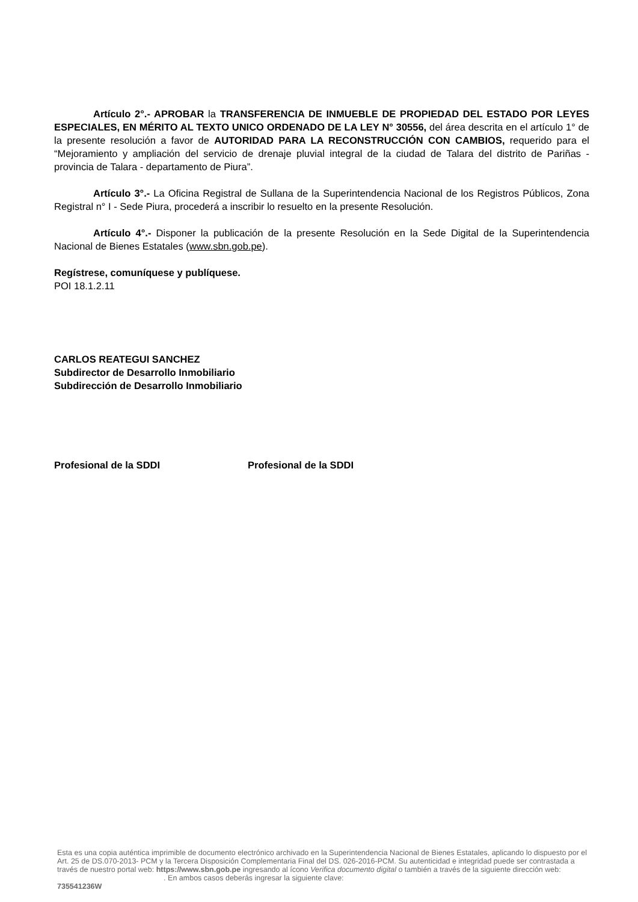Artículo 2°.- APROBAR la TRANSFERENCIA DE INMUEBLE DE PROPIEDAD DEL ESTADO POR LEYES ESPECIALES, EN MÉRITO AL TEXTO UNICO ORDENADO DE LA LEY N° 30556, del área descrita en el artículo 1° de la presente resolución a favor de AUTORIDAD PARA LA RECONSTRUCCIÓN CON CAMBIOS, requerido para el “Mejoramiento y ampliación del servicio de drenaje pluvial integral de la ciudad de Talara del distrito de Pariñas - provincia de Talara - departamento de Piura”.
Artículo 3°.- La Oficina Registral de Sullana de la Superintendencia Nacional de los Registros Públicos, Zona Registral n° I - Sede Piura, procederá a inscribir lo resuelto en la presente Resolución.
Artículo 4°.- Disponer la publicación de la presente Resolución en la Sede Digital de la Superintendencia Nacional de Bienes Estatales (www.sbn.gob.pe).
Regístrese, comuníquese y publíquese.
POI 18.1.2.11
CARLOS REATEGUI SANCHEZ
Subdirector de Desarrollo Inmobiliario
Subdirección de Desarrollo Inmobiliario
Profesional de la SDDI Profesional de la SDDI
Esta es una copia auténtica imprimible de documento electrónico archivado en la Superintendencia Nacional de Bienes Estatales, aplicando lo dispuesto por el Art. 25 de DS.070-2013- PCM y la Tercera Disposición Complementaria Final del DS. 026-2016-PCM. Su autenticidad e integridad puede ser contrastada a través de nuestro portal web: https://www.sbn.gob.pe ingresando al ícono Verifica documento digital o también a través de la siguiente dirección web: . En ambos casos deberás ingresar la siguiente clave:
735541236W